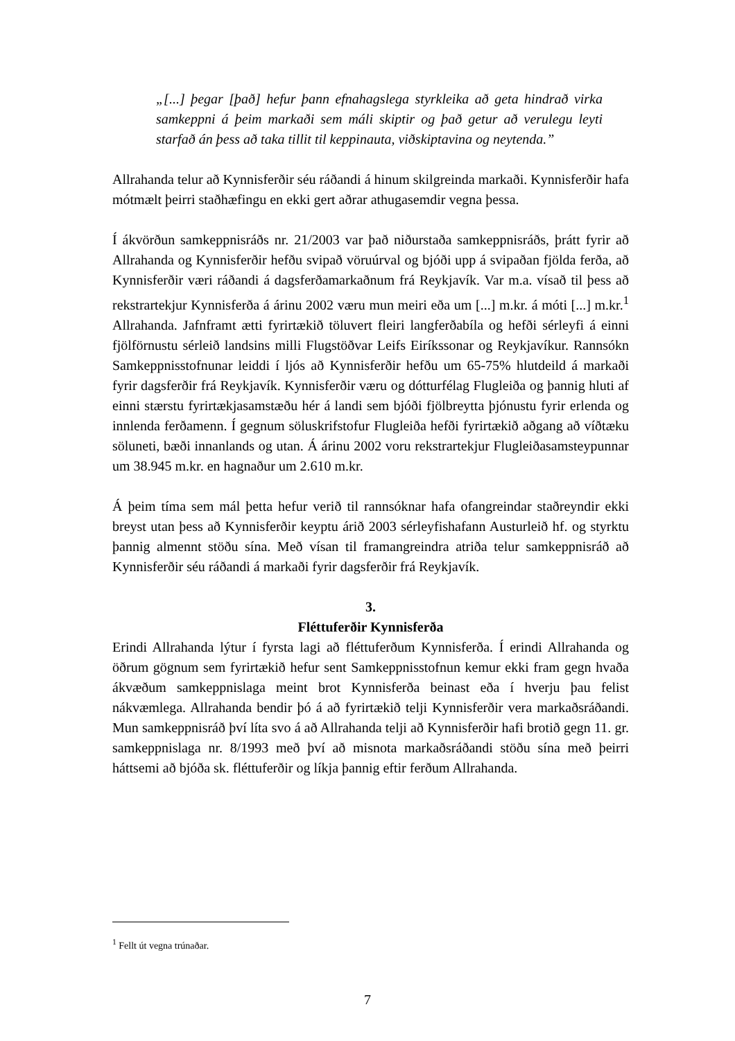„[...] þegar [það] hefur þann efnahagslega styrkleika að geta hindrað virka samkeppni á þeim markaði sem máli skiptir og það getur að verulegu leyti starfað án þess að taka tillit til keppinauta, viðskiptavina og neytenda.”
Allrahanda telur að Kynnisferðir séu ráðandi á hinum skilgreinda markaði. Kynnisferðir hafa mótmælt þeirri staðhæfingu en ekki gert aðrar athugasemdir vegna þessa.
Í ákvörðun samkeppnisráðs nr. 21/2003 var það niðurstaða samkeppnisráðs, þrátt fyrir að Allrahanda og Kynnisferðir hefðu svipað vöruúrval og bjóði upp á svipaðan fjölda ferða, að Kynnisferðir væri ráðandi á dagsferðamarkaðnum frá Reykjavík. Var m.a. vísað til þess að rekstrartekjur Kynnisferða á árinu 2002 væru mun meiri eða um [...] m.kr. á móti [...] m.kr.<sup>1</sup> Allrahanda. Jafnframt ætti fyrirtækið töluvert fleiri langferðabíla og hefði sérleyfi á einni fjölförnustu sérleið landsins milli Flugstöðvar Leifs Eiríkssonar og Reykjavíkur. Rannsókn Samkeppnisstofnunar leiddi í ljós að Kynnisferðir hefðu um 65-75% hlutdeild á markaði fyrir dagsferðir frá Reykjavík. Kynnisferðir væru og dótturfélag Flugleiða og þannig hluti af einni stærstu fyrirtækjasamstæðu hér á landi sem bjóði fjölbreytta þjónustu fyrir erlenda og innlenda ferðamenn. Í gegnum söluskrifstofur Flugleiða hefði fyrirtækið aðgang að víðtæku söluneti, bæði innanlands og utan. Á árinu 2002 voru rekstrartekjur Flugleiðasamsteypunnar um 38.945 m.kr. en hagnaður um 2.610 m.kr.
Á þeim tíma sem mál þetta hefur verið til rannsóknar hafa ofangreindar staðreyndir ekki breyst utan þess að Kynnisferðir keyptu árið 2003 sérleyfishafann Austurleið hf. og styrktu þannig almennt stöðu sína. Með vísan til framangreindra atriða telur samkeppnisráð að Kynnisferðir séu ráðandi á markaði fyrir dagsferðir frá Reykjavík.
3.
Fléttuferðir Kynnisferða
Erindi Allrahanda lýtur í fyrsta lagi að fléttuferðum Kynnisferða. Í erindi Allrahanda og öðrum gögnum sem fyrirtækið hefur sent Samkeppnisstofnun kemur ekki fram gegn hvaða ákvæðum samkeppnislaga meint brot Kynnisferða beinast eða í hverju þau felist nákvæmlega. Allrahanda bendir þó á að fyrirtækið telji Kynnisferðir vera markaðsráðandi. Mun samkeppnisráð því líta svo á að Allrahanda telji að Kynnisferðir hafi brotið gegn 11. gr. samkeppnislaga nr. 8/1993 með því að misnota markaðsráðandi stöðu sína með þeirri háttsemi að bjóða sk. fléttuferðir og líkja þannig eftir ferðum Allrahanda.
<sup>1</sup> Fellt út vegna trúnaðar.
7